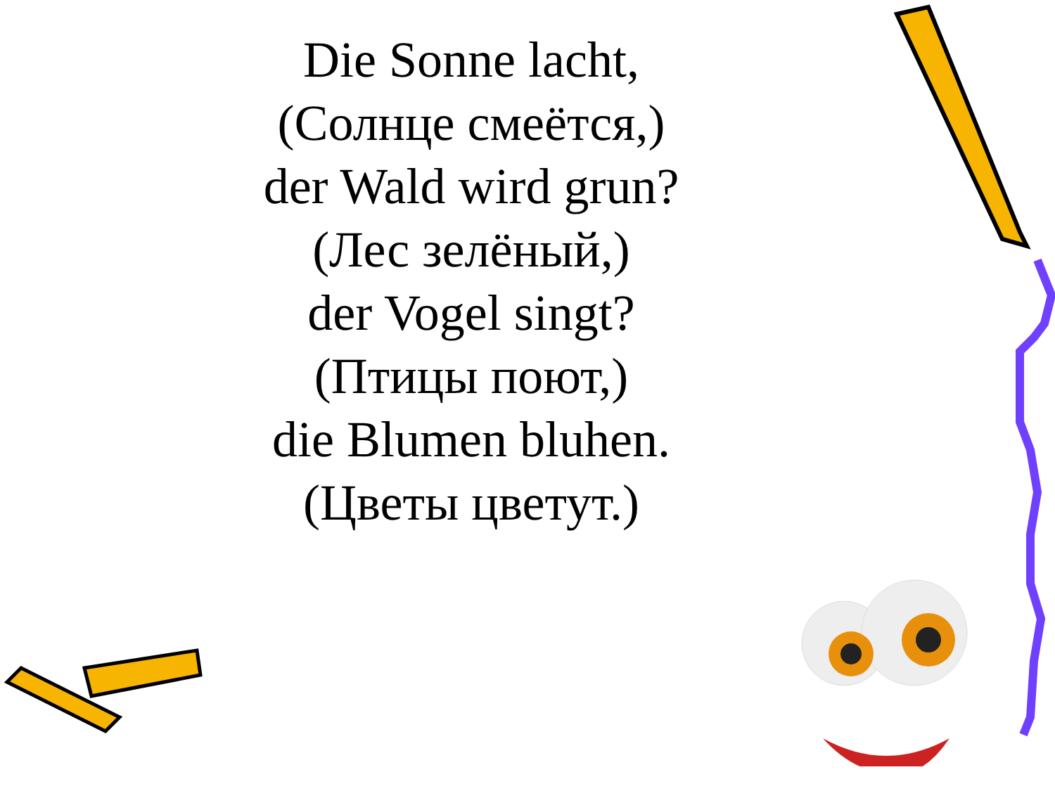Die Sonne lacht,
(Солнце смеётся,)
der Wald wird grun?
(Лес зелёный,)
der Vogel singt?
(Птицы поют,)
die Blumen bluhen.
(Цветы цветут.)